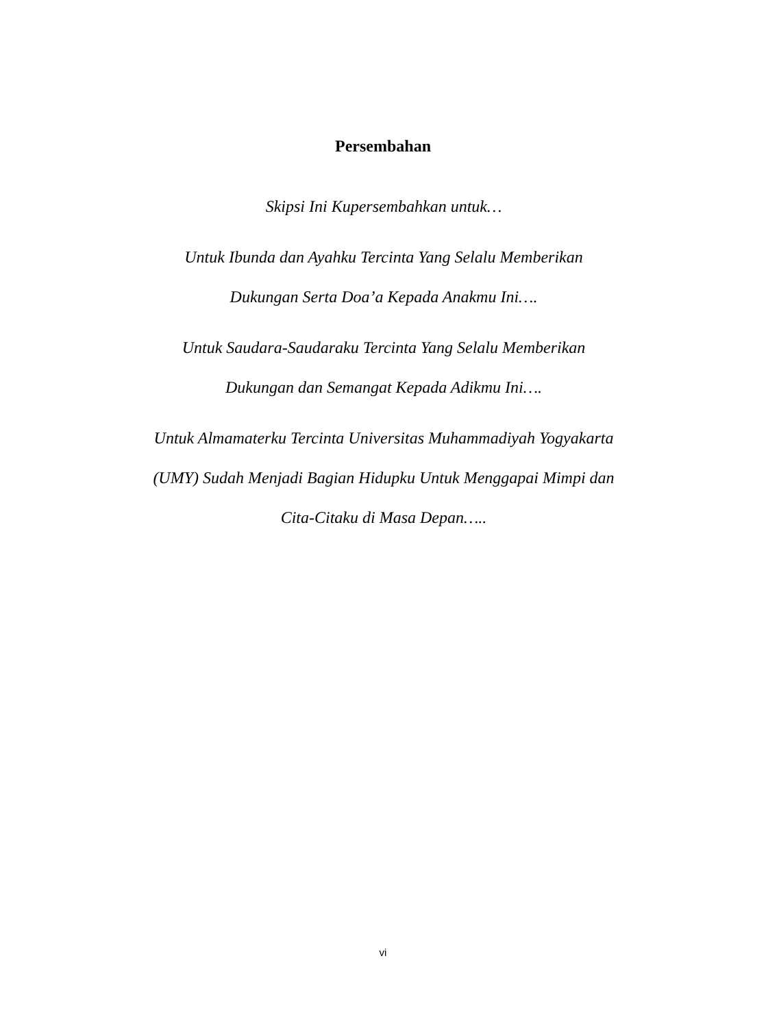Persembahan
Skipsi Ini Kupersembahkan untuk…
Untuk Ibunda dan Ayahku Tercinta Yang Selalu Memberikan
Dukungan Serta Doa’a Kepada Anakmu Ini….
Untuk Saudara-Saudaraku Tercinta Yang Selalu Memberikan
Dukungan dan Semangat Kepada Adikmu Ini….
Untuk Almamaterku Tercinta Universitas Muhammadiyah Yogyakarta
(UMY) Sudah Menjadi Bagian Hidupku Untuk Menggapai Mimpi dan
Cita-Citaku di Masa Depan…..
vi